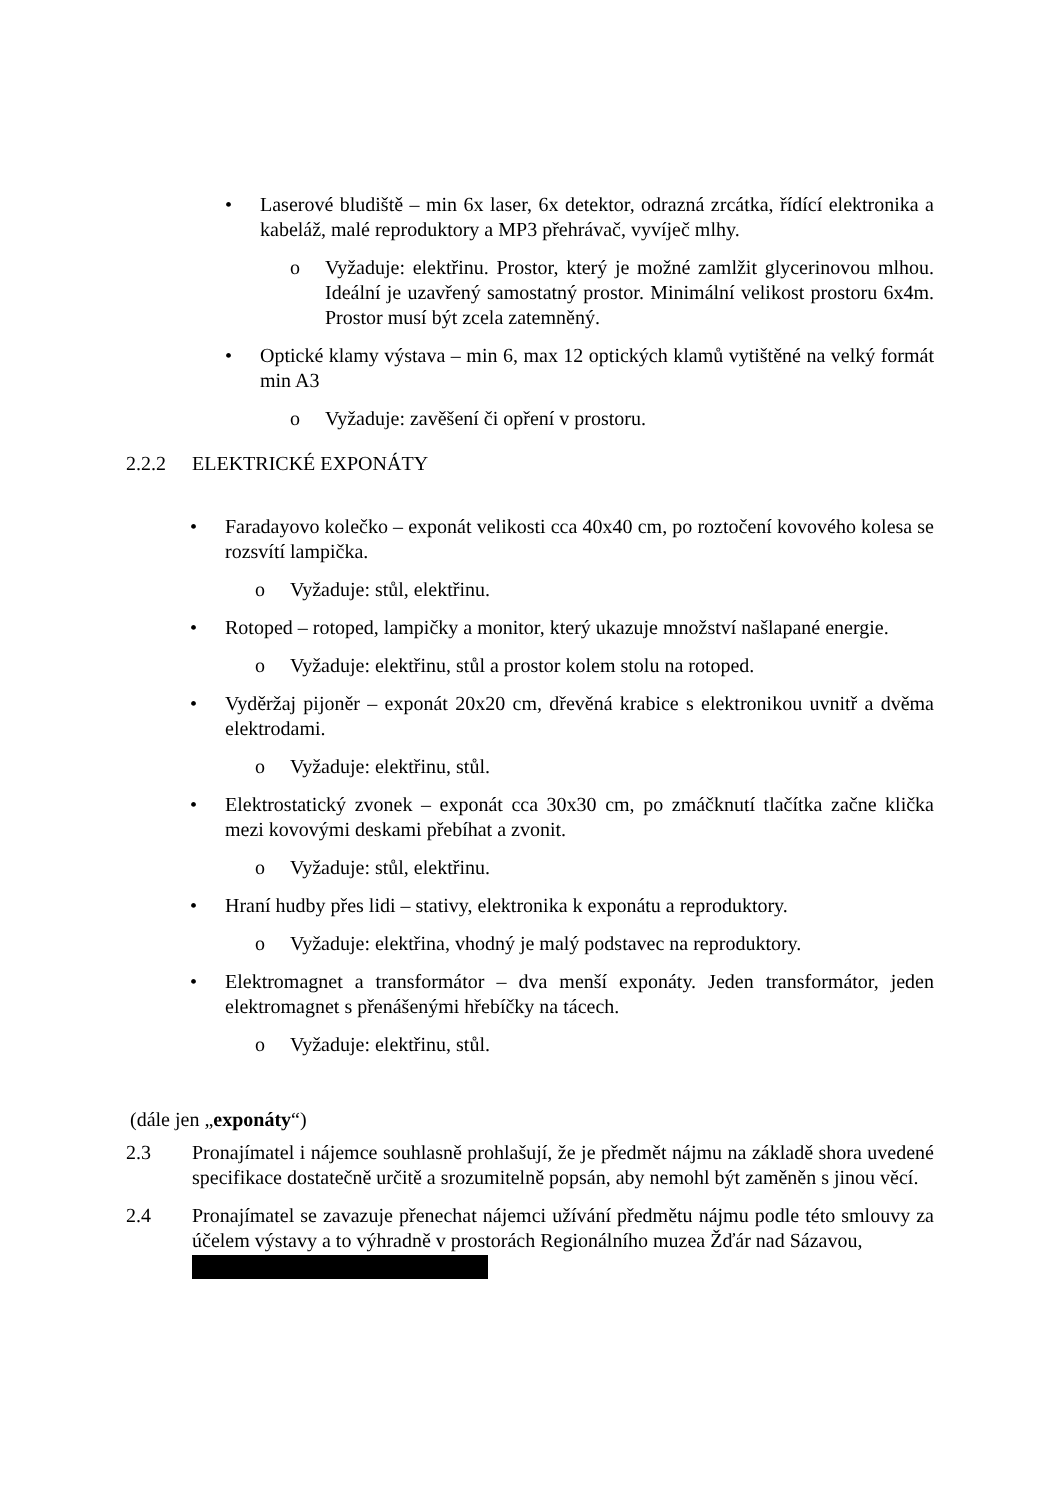• Laserové bludiště – min 6x laser, 6x detektor, odrazná zrcátka, řídící elektronika a kabeláž, malé reproduktory a MP3 přehrávač, vyvíječ mlhy.
o Vyžaduje: elektřinu. Prostor, který je možné zamlžit glycerinovou mlhou. Ideální je uzavřený samostatný prostor. Minimální velikost prostoru 6x4m. Prostor musí být zcela zatemněný.
• Optické klamy výstava – min 6, max 12 optických klamů vytištěné na velký formát min A3
o Vyžaduje: zavěšení či opření v prostoru.
2.2.2 ELEKTRICKÉ EXPONÁTY
• Faradayovo kolečko – exponát velikosti cca 40x40 cm, po roztočení kovového kolesa se rozsvítí lampička.
o Vyžaduje: stůl, elektřinu.
• Rotoped – rotoped, lampičky a monitor, který ukazuje množství našlapané energie.
o Vyžaduje: elektřinu, stůl a prostor kolem stolu na rotoped.
• Vyděržaj pijoněr – exponát 20x20 cm, dřevěná krabice s elektronikou uvnitř a dvěma elektrodami.
o Vyžaduje: elektřinu, stůl.
• Elektrostatický zvonek – exponát cca 30x30 cm, po zmáčknutí tlačítka začne klička mezi kovovými deskami přebíhat a zvonit.
o Vyžaduje: stůl, elektřinu.
• Hraní hudby přes lidi – stativy, elektronika k exponátu a reproduktory.
o Vyžaduje: elektřina, vhodný je malý podstavec na reproduktory.
• Elektromagnet a transformátor – dva menší exponáty. Jeden transformátor, jeden elektromagnet s přenášenými hřebíčky na tácech.
o Vyžaduje: elektřinu, stůl.
(dále jen „exponáty“)
2.3 Pronajímatel i nájemce souhlasně prohlašují, že je předmět nájmu na základě shora uvedené specifikace dostatečně určitě a srozumitelně popsán, aby nemohl být zaměněn s jinou věcí.
2.4 Pronajímatel se zavazuje přenechat nájemci užívání předmětu nájmu podle této smlouvy za účelem výstavy a to výhradně v prostorách Regionálního muzea Žďár nad Sázavou,